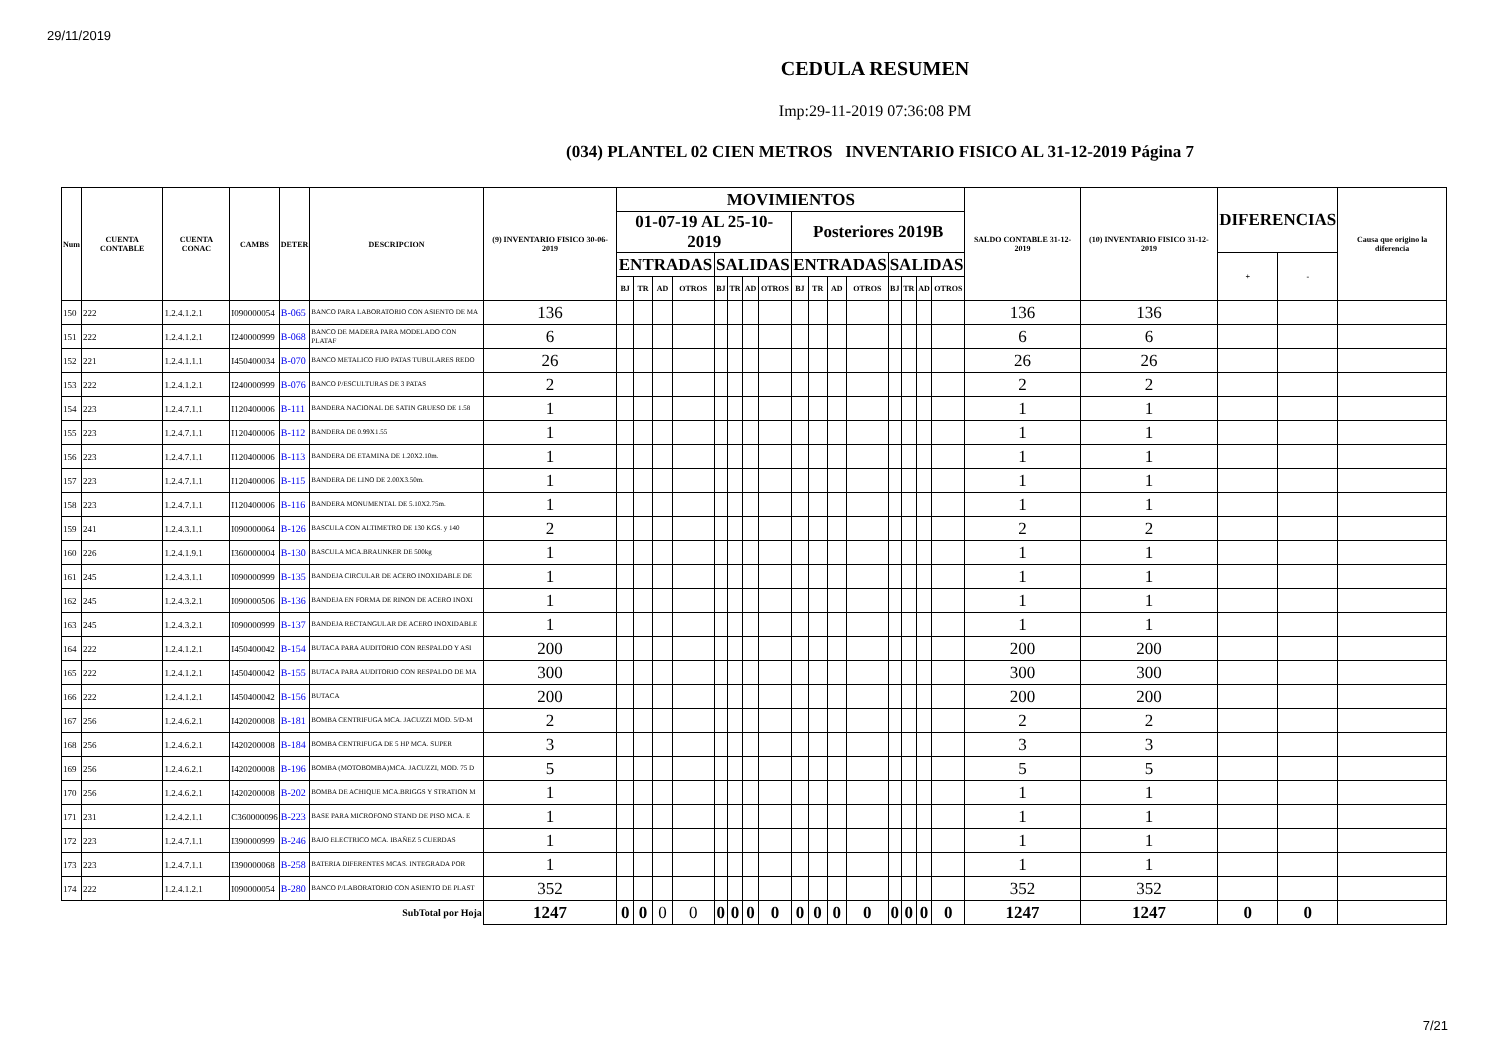29/11/2019
CEDULA RESUMEN
Imp:29-11-2019 07:36:08 PM
(034) PLANTEL 02 CIEN METROS INVENTARIO FISICO AL 31-12-2019 Página 7
| Num | CUENTA CONTABLE | CUENTA CONAC | CAMBS | DETER | DESCRIPCION | (9) INVENTARIO FISICO 30-06-2019 | MOVIMIENTOS | | | | | | | | | | | | | | | | SALDO CONTABLE 31-12-2019 | (10) INVENTARIO FISICO 31-12-2019 | DIFERENCIAS | | Causa que origino la diferencia |
| --- | --- | --- | --- | --- | --- | --- | --- | --- | --- | --- | --- | --- | --- | --- | --- | --- | --- | --- | --- | --- | --- | --- | --- | --- | --- | --- | --- |
| | | | | | | | 01-07-19 AL 25-10-2019 | | | | | | | | Posteriores 2019B | | | | | | | | | | | | |
| | | | | | | | ENTRADAS | | | | SALIDAS | | | | ENTRADAS | | | | SALIDAS | | | | | | + | - | |
| | | | | | | | BJ | TR | AD | OTROS | BJ | TR | AD | OTROS | BJ | TR | AD | OTROS | BJ | TR | AD | OTROS | | | | | |
| 150 | 222 | 1.2.4.1.2.1 | I090000054 | B-065 | BANCO PARA LABORATORIO CON ASIENTO DE MA | 136 | | | | | | | | | | | | | | | | | 136 | 136 | | | |
| 151 | 222 | 1.2.4.1.2.1 | I240000999 | B-068 | BANCO DE MADERA PARA MODELADO CON PLATAF | 6 | | | | | | | | | | | | | | | | | 6 | 6 | | | |
| 152 | 221 | 1.2.4.1.1.1 | I450400034 | B-070 | BANCO METALICO FIJO PATAS TUBULARES REDO | 26 | | | | | | | | | | | | | | | | | 26 | 26 | | | |
| 153 | 222 | 1.2.4.1.2.1 | I240000999 | B-076 | BANCO P/ESCULTURAS DE 3 PATAS | 2 | | | | | | | | | | | | | | | | | 2 | 2 | | | |
| 154 | 223 | 1.2.4.7.1.1 | I120400006 | B-111 | BANDERA NACIONAL DE SATIN GRUESO DE 1.58 | 1 | | | | | | | | | | | | | | | | | 1 | 1 | | | |
| 155 | 223 | 1.2.4.7.1.1 | I120400006 | B-112 | BANDERA DE 0.99X1.55 | 1 | | | | | | | | | | | | | | | | | 1 | 1 | | | |
| 156 | 223 | 1.2.4.7.1.1 | I120400006 | B-113 | BANDERA DE ETAMINA DE 1.20X2.10m. | 1 | | | | | | | | | | | | | | | | | 1 | 1 | | | |
| 157 | 223 | 1.2.4.7.1.1 | I120400006 | B-115 | BANDERA DE LINO DE 2.00X3.50m. | 1 | | | | | | | | | | | | | | | | | 1 | 1 | | | |
| 158 | 223 | 1.2.4.7.1.1 | I120400006 | B-116 | BANDERA MONUMENTAL DE 5.10X2.75m. | 1 | | | | | | | | | | | | | | | | | 1 | 1 | | | |
| 159 | 241 | 1.2.4.3.1.1 | I090000064 | B-126 | BASCULA CON ALTIMETRO DE 130 KGS. y 140 | 2 | | | | | | | | | | | | | | | | | 2 | 2 | | | |
| 160 | 226 | 1.2.4.1.9.1 | I360000004 | B-130 | BASCULA MCA.BRAUNKER DE 500kg | 1 | | | | | | | | | | | | | | | | | 1 | 1 | | | |
| 161 | 245 | 1.2.4.3.1.1 | I090000999 | B-135 | BANDEJA CIRCULAR DE ACERO INOXIDABLE DE | 1 | | | | | | | | | | | | | | | | | 1 | 1 | | | |
| 162 | 245 | 1.2.4.3.2.1 | I090000506 | B-136 | BANDEJA EN FORMA DE RINON DE ACERO INOXI | 1 | | | | | | | | | | | | | | | | | 1 | 1 | | | |
| 163 | 245 | 1.2.4.3.2.1 | I090000999 | B-137 | BANDEJA RECTANGULAR DE ACERO INOXIDABLE | 1 | | | | | | | | | | | | | | | | | 1 | 1 | | | |
| 164 | 222 | 1.2.4.1.2.1 | I450400042 | B-154 | BUTACA PARA AUDITORIO CON RESPALDO Y ASI | 200 | | | | | | | | | | | | | | | | | 200 | 200 | | | |
| 165 | 222 | 1.2.4.1.2.1 | I450400042 | B-155 | BUTACA PARA AUDITORIO CON RESPALDO DE MA | 300 | | | | | | | | | | | | | | | | | 300 | 300 | | | |
| 166 | 222 | 1.2.4.1.2.1 | I450400042 | B-156 | BUTACA | 200 | | | | | | | | | | | | | | | | | 200 | 200 | | | |
| 167 | 256 | 1.2.4.6.2.1 | I420200008 | B-181 | BOMBA CENTRIFUGA MCA. JACUZZI MOD. 5/D-M | 2 | | | | | | | | | | | | | | | | | 2 | 2 | | | |
| 168 | 256 | 1.2.4.6.2.1 | I420200008 | B-184 | BOMBA CENTRIFUGA DE 5 HP MCA. SUPER | 3 | | | | | | | | | | | | | | | | | 3 | 3 | | | |
| 169 | 256 | 1.2.4.6.2.1 | I420200008 | B-196 | BOMBA (MOTOBOMBA)MCA. JACUZZI, MOD. 75 D | 5 | | | | | | | | | | | | | | | | | 5 | 5 | | | |
| 170 | 256 | 1.2.4.6.2.1 | I420200008 | B-202 | BOMBA DE ACHIQUE MCA.BRIGGS Y STRATION M | 1 | | | | | | | | | | | | | | | | | 1 | 1 | | | |
| 171 | 231 | 1.2.4.2.1.1 | C360000096 | B-223 | BASE PARA MICROFONO STAND DE PISO MCA. E | 1 | | | | | | | | | | | | | | | | | 1 | 1 | | | |
| 172 | 223 | 1.2.4.7.1.1 | I390000999 | B-246 | BAJO ELECTRICO MCA. IBAÑEZ 5 CUERDAS | 1 | | | | | | | | | | | | | | | | | 1 | 1 | | | |
| 173 | 223 | 1.2.4.7.1.1 | I390000068 | B-258 | BATERIA DIFERENTES MCAS. INTEGRADA POR | 1 | | | | | | | | | | | | | | | | | 1 | 1 | | | |
| 174 | 222 | 1.2.4.1.2.1 | I090000054 | B-280 | BANCO P/LABORATORIO CON ASIENTO DE PLAST | 352 | | | | | | | | | | | | | | | | | 352 | 352 | | | |
| SubTotal por Hoja | | | | | | 1247 | 0 | 0 | 0 | 0 | 0 | 0 | 0 | 0 | 0 | 0 | 0 | 0 | 0 | 0 | 0 | 0 | 1247 | 1247 | 0 | 0 | |
7/21